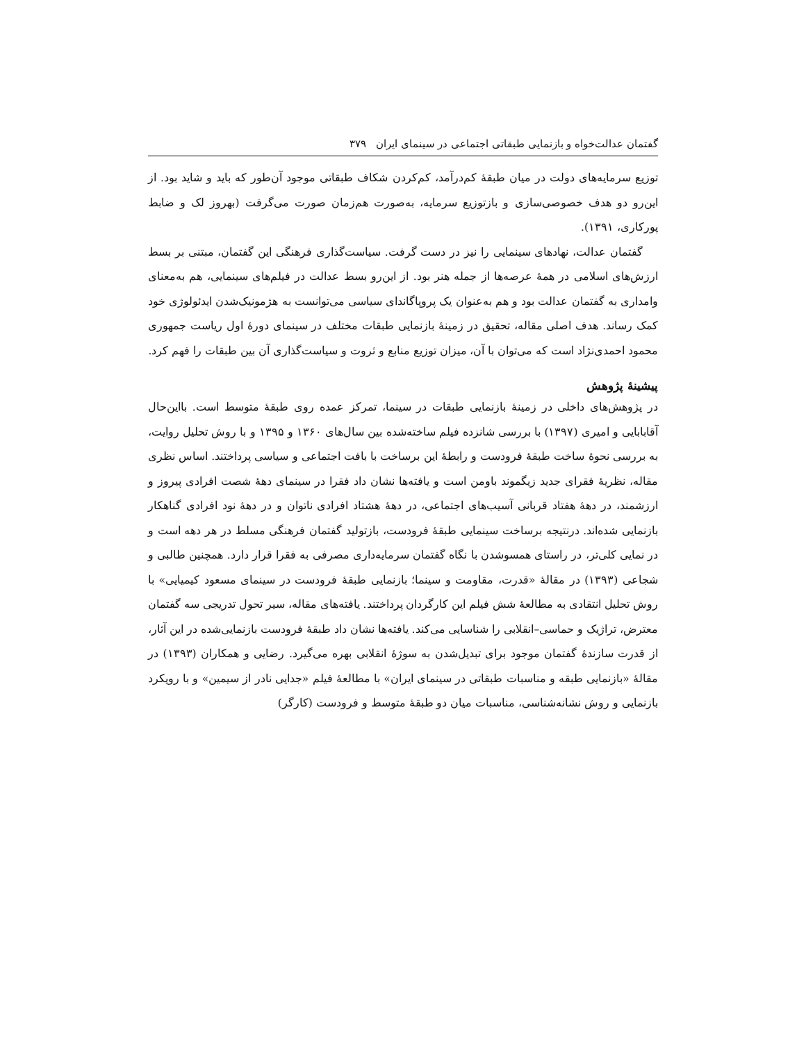گفتمان عدالت‌خواه و بازنمایی طبقاتی اجتماعی در سینمای ایران ۳۷۹
توزیع سرمایه‌های دولت در میان طبقهٔ کم‌درآمد، کم‌کردن شکاف طبقاتی موجود آن‌طور که باید و شاید بود. از این‌رو دو هدف خصوصی‌سازی و بازتوزیع سرمایه، به‌صورت هم‌زمان صورت می‌گرفت (بهروز لک و ضابط پورکاری، ۱۳۹۱).
گفتمان عدالت، نهادهای سینمایی را نیز در دست گرفت. سیاست‌گذاری فرهنگی این گفتمان، مبتنی بر بسط ارزش‌های اسلامی در همهٔ عرصه‌ها از جمله هنر بود. از این‌رو بسط عدالت در فیلم‌های سینمایی، هم به‌معنای وامداری به گفتمان عدالت بود و هم به‌عنوان یک پروپاگاندای سیاسی می‌توانست به هژمونیک‌شدن ایدئولوژی خود کمک رساند. هدف اصلی مقاله، تحقیق در زمینهٔ بازنمایی طبقات مختلف در سینمای دورهٔ اول ریاست جمهوری محمود احمدی‌نژاد است که می‌توان با آن، میزان توزیع منابع و ثروت و سیاست‌گذاری آن بین طبقات را فهم کرد.
پیشینهٔ پژوهش
در پژوهش‌های داخلی در زمینهٔ بازنمایی طبقات در سینما، تمرکز عمده روی طبقهٔ متوسط است. بااین‌حال آقابابایی و امیری (۱۳۹۷) با بررسی شانزده فیلم ساخته‌شده بین سال‌های ۱۳۶۰ و ۱۳۹۵ و با روش تحلیل روایت، به بررسی نحوهٔ ساخت طبقهٔ فرودست و رابطهٔ این برساخت با بافت اجتماعی و سیاسی پرداختند. اساس نظری مقاله، نظریهٔ فقرای جدید زیگموند باومن است و یافته‌ها نشان داد فقرا در سینمای دههٔ شصت افرادی پیروز و ارزشمند، در دههٔ هفتاد قربانی آسیب‌های اجتماعی، در دههٔ هشتاد افرادی ناتوان و در دههٔ نود افرادی گناهکار بازنمایی شده‌اند. درنتیجه برساخت سینمایی طبقهٔ فرودست، بازتولید گفتمان فرهنگی مسلط در هر دهه است و در نمایی کلی‌تر، در راستای همسوشدن با نگاه گفتمان سرمایه‌داری مصرفی به فقرا قرار دارد. همچنین طالبی و شجاعی (۱۳۹۳) در مقالهٔ «قدرت، مقاومت و سینما؛ بازنمایی طبقهٔ فرودست در سینمای مسعود کیمیایی» با روش تحلیل انتقادی به مطالعهٔ شش فیلم این کارگردان پرداختند. یافته‌های مقاله، سیر تحول تدریجی سه گفتمان معترض، تراژیک و حماسی–انقلابی را شناسایی می‌کند. یافته‌ها نشان داد طبقهٔ فرودست بازنمایی‌شده در این آثار، از قدرت سازندهٔ گفتمان موجود برای تبدیل‌شدن به سوژهٔ انقلابی بهره می‌گیرد. رضایی و همکاران (۱۳۹۳) در مقالهٔ «بازنمایی طبقه و مناسبات طبقاتی در سینمای ایران» با مطالعهٔ فیلم «جدایی نادر از سیمین» و با رویکرد بازنمایی و روش نشانه‌شناسی، مناسبات میان دو طبقهٔ متوسط و فرودست (کارگر)